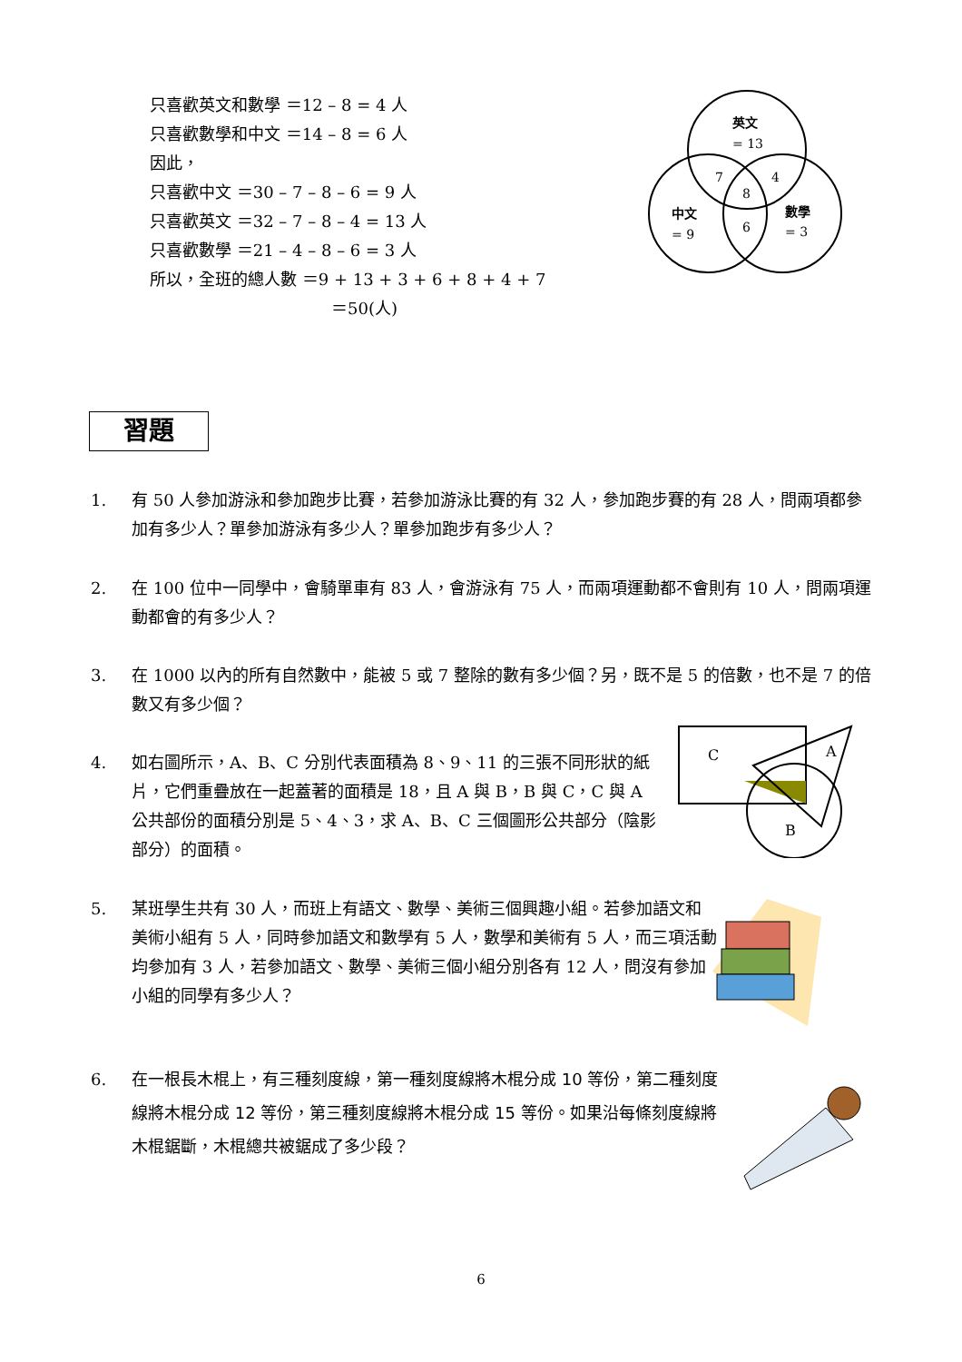只喜歡英文和數學 ＝12 – 8 = 4 人
只喜歡數學和中文 ＝14 – 8 = 6 人
因此，
只喜歡中文 ＝30 – 7 – 8 – 6 = 9 人
只喜歡英文 ＝32 – 7 – 8 – 4 = 13 人
只喜歡數學 ＝21 – 4 – 8 – 6 = 3 人
所以，全班的總人數 ＝9 + 13 + 3 + 6 + 8 + 4 + 7
＝50(人)
英文
= 13
7
4
8
中文
= 9
6
數學
= 3
習題
1. 有 50 人參加游泳和參加跑步比賽，若參加游泳比賽的有 32 人，參加跑步賽的有 28 人，問兩項都參加有多少人？單參加游泳有多少人？單參加跑步有多少人？
2. 在 100 位中一同學中，會騎單車有 83 人，會游泳有 75 人，而兩項運動都不會則有 10 人，問兩項運動都會的有多少人？
3. 在 1000 以內的所有自然數中，能被 5 或 7 整除的數有多少個？另，既不是 5 的倍數，也不是 7 的倍數又有多少個？
4. 如右圖所示，A、B、C 分別代表面積為 8、9、11 的三張不同形狀的紙片，它們重疊放在一起蓋著的面積是 18，且 A 與 B，B 與 C，C 與 A 公共部份的面積分別是 5、4、3，求 A、B、C 三個圖形公共部分（陰影部分）的面積。
C
A
B
5. 某班學生共有 30 人，而班上有語文、數學、美術三個興趣小組。若參加語文和美術小組有 5 人，同時參加語文和數學有 5 人，數學和美術有 5 人，而三項活動均參加有 3 人，若參加語文、數學、美術三個小組分別各有 12 人，問沒有參加小組的同學有多少人？
6. 在一根長木棍上，有三種刻度線，第一種刻度線將木棍分成 10 等份，第二種刻度線將木棍分成 12 等份，第三種刻度線將木棍分成 15 等份。如果沿每條刻度線將木棍鋸斷，木棍總共被鋸成了多少段？
6